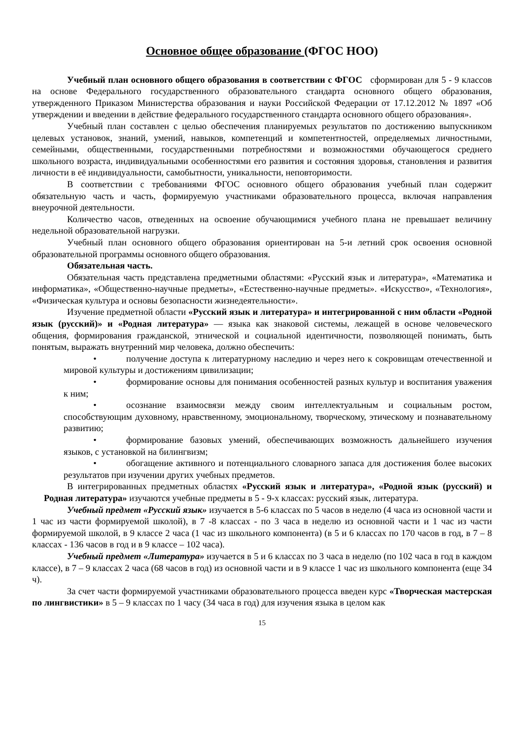Основное общее образование (ФГОС НОО)
Учебный план основного общего образования в соответствии с ФГОС сформирован для 5 - 9 классов на основе Федерального государственного образовательного стандарта основного общего образования, утвержденного Приказом Министерства образования и науки Российской Федерации от 17.12.2012 № 1897 «Об утверждении и введении в действие федерального государственного стандарта основного общего образования».
Учебный план составлен с целью обеспечения планируемых результатов по достижению выпускником целевых установок, знаний, умений, навыков, компетенций и компетентностей, определяемых личностными, семейными, общественными, государственными потребностями и возможностями обучающегося среднего школьного возраста, индивидуальными особенностями его развития и состояния здоровья, становления и развития личности в её индивидуальности, самобытности, уникальности, неповторимости.
В соответствии с требованиями ФГОС основного общего образования учебный план содержит обязательную часть и часть, формируемую участниками образовательного процесса, включая направления внеурочной деятельности.
Количество часов, отведенных на освоение обучающимися учебного плана не превышает величину недельной образовательной нагрузки.
Учебный план основного общего образования ориентирован на 5-и летний срок освоения основной образовательной программы основного общего образования.
Обязательная часть.
Обязательная часть представлена предметными областями: «Русский язык и литература», «Математика и информатика», «Общественно-научные предметы», «Естественно-научные предметы». «Искусство», «Технология», «Физическая культура и основы безопасности жизнедеятельности».
Изучение предметной области «Русский язык и литература» и интегрированной с ним области «Родной язык (русский)» и «Родная литература» — языка как знаковой системы, лежащей в основе человеческого общения, формирования гражданской, этнической и социальной идентичности, позволяющей понимать, быть понятым, выражать внутренний мир человека, должно обеспечить:
• получение доступа к литературному наследию и через него к сокровищам отечественной и мировой культуры и достижениям цивилизации;
• формирование основы для понимания особенностей разных культур и воспитания уважения к ним;
• осознание взаимосвязи между своим интеллектуальным и социальным ростом, способствующим духовному, нравственному, эмоциональному, творческому, этическому и познавательному развитию;
• формирование базовых умений, обеспечивающих возможность дальнейшего изучения языков, с установкой на билингвизм;
• обогащение активного и потенциального словарного запаса для достижения более высоких результатов при изучении других учебных предметов.
В интегрированных предметных областях «Русский язык и литература», «Родной язык (русский) и Родная литература» изучаются учебные предметы в 5 - 9-х классах: русский язык, литература.
Учебный предмет «Русский язык» изучается в 5-6 классах по 5 часов в неделю (4 часа из основной части и 1 час из части формируемой школой), в 7 -8 классах - по 3 часа в неделю из основной части и 1 час из части формируемой школой, в 9 классе 2 часа (1 час из школьного компонента) (в 5 и 6 классах по 170 часов в год, в 7 – 8 классах - 136 часов в год и в 9 классе – 102 часа).
Учебный предмет «Литература» изучается в 5 и 6 классах по 3 часа в неделю (по 102 часа в год в каждом классе), в 7 – 9 классах 2 часа (68 часов в год) из основной части и в 9 классе 1 час из школьного компонента (еще 34 ч).
За счет части формируемой участниками образовательного процесса введен курс «Творческая мастерская по лингвистики» в 5 – 9 классах по 1 часу (34 часа в год) для изучения языка в целом как
15